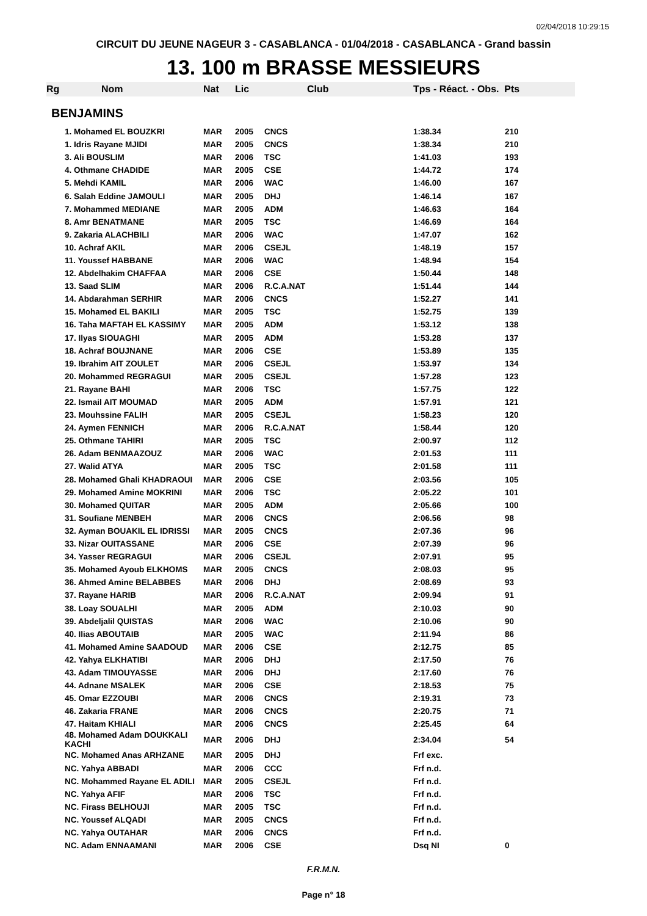02/04/2018 10:29:15
CIRCUIT DU JEUNE NAGEUR 3 - CASABLANCA - 01/04/2018 - CASABLANCA - Grand bassin
13. 100 m BRASSE MESSIEURS
| Rg | Nom | Nat | Lic | Club | Tps - Réact. - Obs. Pts | |
| --- | --- | --- | --- | --- | --- | --- |
| BENJAMINS | | | | | | |
| | 1. Mohamed EL BOUZKRI | MAR | 2005 | CNCS | 1:38.34 | 210 |
| | 1. Idris Rayane MJIDI | MAR | 2005 | CNCS | 1:38.34 | 210 |
| | 3. Ali BOUSLIM | MAR | 2006 | TSC | 1:41.03 | 193 |
| | 4. Othmane CHADIDE | MAR | 2005 | CSE | 1:44.72 | 174 |
| | 5. Mehdi KAMIL | MAR | 2006 | WAC | 1:46.00 | 167 |
| | 6. Salah Eddine JAMOULI | MAR | 2005 | DHJ | 1:46.14 | 167 |
| | 7. Mohammed MEDIANE | MAR | 2005 | ADM | 1:46.63 | 164 |
| | 8. Amr BENATMANE | MAR | 2005 | TSC | 1:46.69 | 164 |
| | 9. Zakaria ALACHBILI | MAR | 2006 | WAC | 1:47.07 | 162 |
| | 10. Achraf AKIL | MAR | 2006 | CSEJL | 1:48.19 | 157 |
| | 11. Youssef HABBANE | MAR | 2006 | WAC | 1:48.94 | 154 |
| | 12. Abdelhakim CHAFFAA | MAR | 2006 | CSE | 1:50.44 | 148 |
| | 13. Saad SLIM | MAR | 2006 | R.C.A.NAT | 1:51.44 | 144 |
| | 14. Abdarahman SERHIR | MAR | 2006 | CNCS | 1:52.27 | 141 |
| | 15. Mohamed EL BAKILI | MAR | 2005 | TSC | 1:52.75 | 139 |
| | 16. Taha MAFTAH EL KASSIMY | MAR | 2005 | ADM | 1:53.12 | 138 |
| | 17. Ilyas SIOUAGHI | MAR | 2005 | ADM | 1:53.28 | 137 |
| | 18. Achraf BOUJNANE | MAR | 2006 | CSE | 1:53.89 | 135 |
| | 19. Ibrahim AIT ZOULET | MAR | 2006 | CSEJL | 1:53.97 | 134 |
| | 20. Mohammed REGRAGUI | MAR | 2005 | CSEJL | 1:57.28 | 123 |
| | 21. Rayane BAHI | MAR | 2006 | TSC | 1:57.75 | 122 |
| | 22. Ismail AIT MOUMAD | MAR | 2005 | ADM | 1:57.91 | 121 |
| | 23. Mouhssine FALIH | MAR | 2005 | CSEJL | 1:58.23 | 120 |
| | 24. Aymen FENNICH | MAR | 2006 | R.C.A.NAT | 1:58.44 | 120 |
| | 25. Othmane TAHIRI | MAR | 2005 | TSC | 2:00.97 | 112 |
| | 26. Adam BENMAAZOUZ | MAR | 2006 | WAC | 2:01.53 | 111 |
| | 27. Walid ATYA | MAR | 2005 | TSC | 2:01.58 | 111 |
| | 28. Mohamed Ghali KHADRAOUI | MAR | 2006 | CSE | 2:03.56 | 105 |
| | 29. Mohamed Amine MOKRINI | MAR | 2006 | TSC | 2:05.22 | 101 |
| | 30. Mohamed QUITAR | MAR | 2005 | ADM | 2:05.66 | 100 |
| | 31. Soufiane MENBEH | MAR | 2006 | CNCS | 2:06.56 | 98 |
| | 32. Ayman BOUAKIL EL IDRISSI | MAR | 2005 | CNCS | 2:07.36 | 96 |
| | 33. Nizar OUITASSANE | MAR | 2006 | CSE | 2:07.39 | 96 |
| | 34. Yasser REGRAGUI | MAR | 2006 | CSEJL | 2:07.91 | 95 |
| | 35. Mohamed Ayoub ELKHOMS | MAR | 2005 | CNCS | 2:08.03 | 95 |
| | 36. Ahmed Amine BELABBES | MAR | 2006 | DHJ | 2:08.69 | 93 |
| | 37. Rayane HARIB | MAR | 2006 | R.C.A.NAT | 2:09.94 | 91 |
| | 38. Loay SOUALHI | MAR | 2005 | ADM | 2:10.03 | 90 |
| | 39. Abdeljalil QUISTAS | MAR | 2006 | WAC | 2:10.06 | 90 |
| | 40. Ilias ABOUTAIB | MAR | 2005 | WAC | 2:11.94 | 86 |
| | 41. Mohamed Amine SAADOUD | MAR | 2006 | CSE | 2:12.75 | 85 |
| | 42. Yahya ELKHATIBI | MAR | 2006 | DHJ | 2:17.50 | 76 |
| | 43. Adam TIMOUYASSE | MAR | 2006 | DHJ | 2:17.60 | 76 |
| | 44. Adnane MSALEK | MAR | 2006 | CSE | 2:18.53 | 75 |
| | 45. Omar EZZOUBI | MAR | 2006 | CNCS | 2:19.31 | 73 |
| | 46. Zakaria FRANE | MAR | 2006 | CNCS | 2:20.75 | 71 |
| | 47. Haitam KHIALI | MAR | 2006 | CNCS | 2:25.45 | 64 |
| | 48. Mohamed Adam DOUKKALI KACHI | MAR | 2006 | DHJ | 2:34.04 | 54 |
| | NC. Mohamed Anas ARHZANE | MAR | 2005 | DHJ | Frf exc. | |
| | NC. Yahya ABBADI | MAR | 2006 | CCC | Frf n.d. | |
| | NC. Mohammed Rayane EL ADILI | MAR | 2005 | CSEJL | Frf n.d. | |
| | NC. Yahya AFIF | MAR | 2006 | TSC | Frf n.d. | |
| | NC. Firass BELHOUJI | MAR | 2005 | TSC | Frf n.d. | |
| | NC. Youssef ALQADI | MAR | 2005 | CNCS | Frf n.d. | |
| | NC. Yahya OUTAHAR | MAR | 2006 | CNCS | Frf n.d. | |
| | NC. Adam ENNAAMANI | MAR | 2006 | CSE | Dsq NI | 0 |
F.R.M.N.
Page n° 18